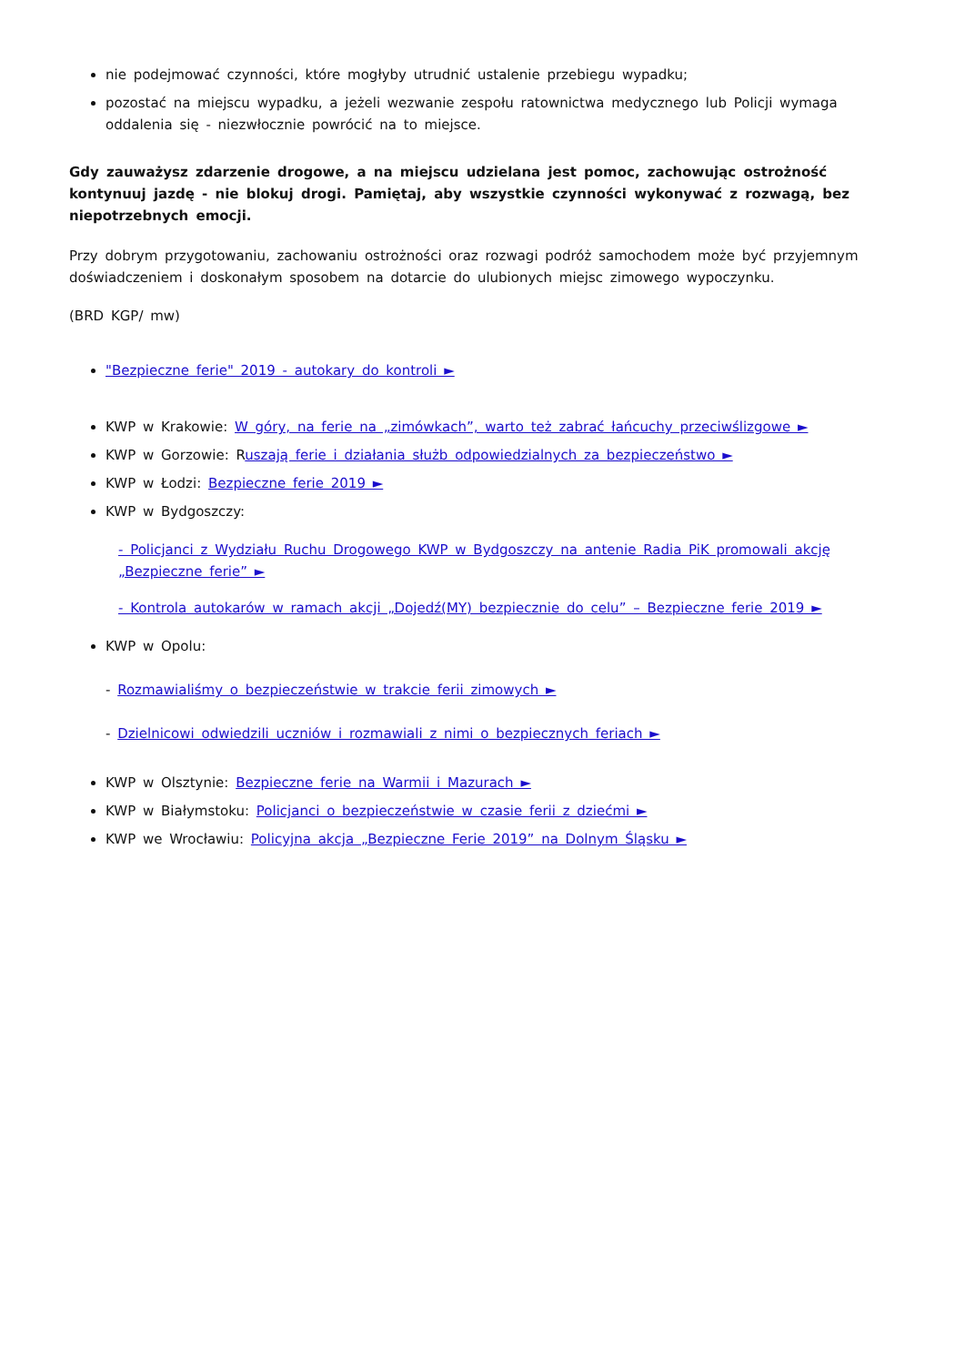nie podejmować czynności, które mogłyby utrudnić ustalenie przebiegu wypadku;
pozostać na miejscu wypadku, a jeżeli wezwanie zespołu ratownictwa medycznego lub Policji wymaga oddalenia się - niezwłocznie powrócić na to miejsce.
Gdy zauważysz zdarzenie drogowe, a na miejscu udzielana jest pomoc, zachowując ostrożność kontynuuj jazdę - nie blokuj drogi. Pamiętaj, aby wszystkie czynności wykonywać z rozwagą, bez niepotrzebnych emocji.
Przy dobrym przygotowaniu, zachowaniu ostrożności oraz rozwagi podróż samochodem może być przyjemnym doświadczeniem i doskonałym sposobem na dotarcie do ulubionych miejsc zimowego wypoczynku.
(BRD KGP/ mw)
"Bezpieczne ferie" 2019 - autokary do kontroli ►
KWP w Krakowie: W góry, na ferie na „zimówkach”, warto też zabrać łańcuchy przeciwślizgowe ►
KWP w Gorzowie: Ruszają ferie i działania służb odpowiedzialnych za bezpieczeństwo ►
KWP w Łodzi: Bezpieczne ferie 2019 ►
KWP w Bydgoszczy:
- Policjanci z Wydziału Ruchu Drogowego KWP w Bydgoszczy na antenie Radia PiK promowali akcję „Bezpieczne ferie” ►
- Kontrola autokarów w ramach akcji „Dojedź(MY) bezpiecznie do celu” – Bezpieczne ferie 2019 ►
KWP w Opolu:
- Rozmawialiśmy o bezpieczeństwie w trakcie ferii zimowych ►
- Dzielnicowi odwiedzili uczniów i rozmawiali z nimi o bezpiecznych feriach ►
KWP w Olsztynie: Bezpieczne ferie na Warmii i Mazurach ►
KWP w Białymstoku: Policjanci o bezpieczeństwie w czasie ferii z dziećmi ►
KWP we Wrocławiu: Policyjna akcja „Bezpieczne Ferie 2019” na Dolnym Śląsku ►